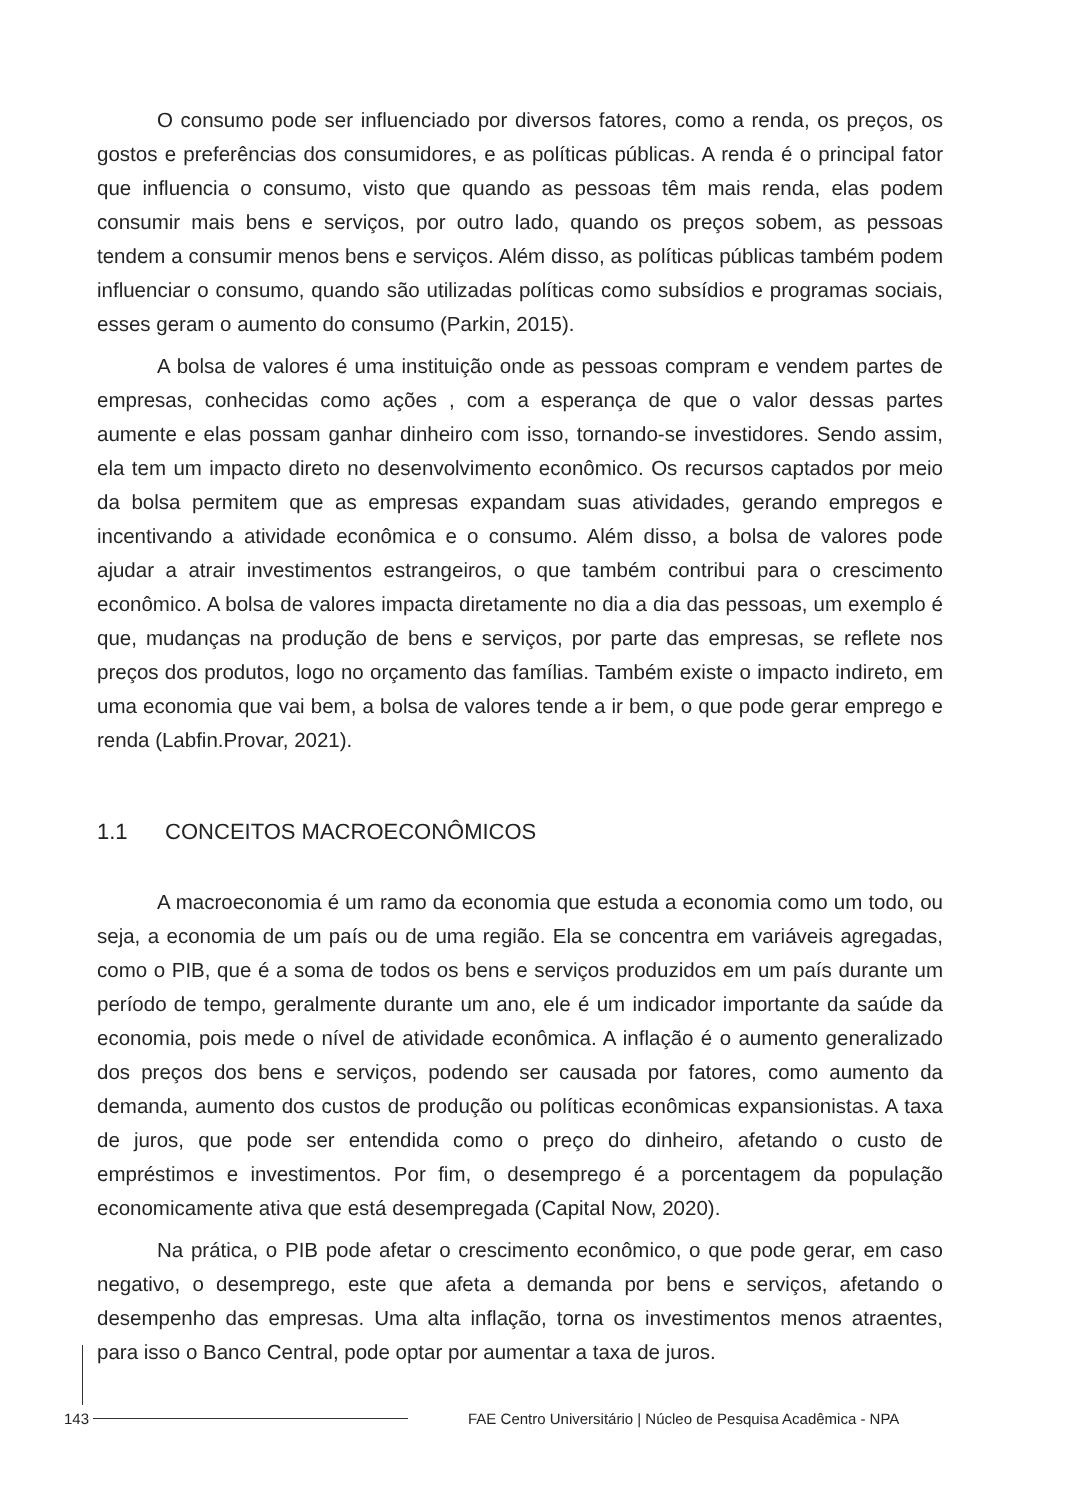O consumo pode ser influenciado por diversos fatores, como a renda, os preços, os gostos e preferências dos consumidores, e as políticas públicas. A renda é o principal fator que influencia o consumo, visto que quando as pessoas têm mais renda, elas podem consumir mais bens e serviços, por outro lado, quando os preços sobem, as pessoas tendem a consumir menos bens e serviços. Além disso, as políticas públicas também podem influenciar o consumo, quando são utilizadas políticas como subsídios e programas sociais, esses geram o aumento do consumo (Parkin, 2015).
A bolsa de valores é uma instituição onde as pessoas compram e vendem partes de empresas, conhecidas como ações , com a esperança de que o valor dessas partes aumente e elas possam ganhar dinheiro com isso, tornando-se investidores. Sendo assim, ela tem um impacto direto no desenvolvimento econômico. Os recursos captados por meio da bolsa permitem que as empresas expandam suas atividades, gerando empregos e incentivando a atividade econômica e o consumo. Além disso, a bolsa de valores pode ajudar a atrair investimentos estrangeiros, o que também contribui para o crescimento econômico. A bolsa de valores impacta diretamente no dia a dia das pessoas, um exemplo é que, mudanças na produção de bens e serviços, por parte das empresas, se reflete nos preços dos produtos, logo no orçamento das famílias. Também existe o impacto indireto, em uma economia que vai bem, a bolsa de valores tende a ir bem, o que pode gerar emprego e renda (Labfin.Provar, 2021).
1.1 CONCEITOS MACROECONÔMICOS
A macroeconomia é um ramo da economia que estuda a economia como um todo, ou seja, a economia de um país ou de uma região. Ela se concentra em variáveis agregadas, como o PIB, que é a soma de todos os bens e serviços produzidos em um país durante um período de tempo, geralmente durante um ano, ele é um indicador importante da saúde da economia, pois mede o nível de atividade econômica. A inflação é o aumento generalizado dos preços dos bens e serviços, podendo ser causada por fatores, como aumento da demanda, aumento dos custos de produção ou políticas econômicas expansionistas. A taxa de juros, que pode ser entendida como o preço do dinheiro, afetando o custo de empréstimos e investimentos. Por fim, o desemprego é a porcentagem da população economicamente ativa que está desempregada (Capital Now, 2020).
Na prática, o PIB pode afetar o crescimento econômico, o que pode gerar, em caso negativo, o desemprego, este que afeta a demanda por bens e serviços, afetando o desempenho das empresas. Uma alta inflação, torna os investimentos menos atraentes, para isso o Banco Central, pode optar por aumentar a taxa de juros.
143
FAE Centro Universitário | Núcleo de Pesquisa Acadêmica - NPA